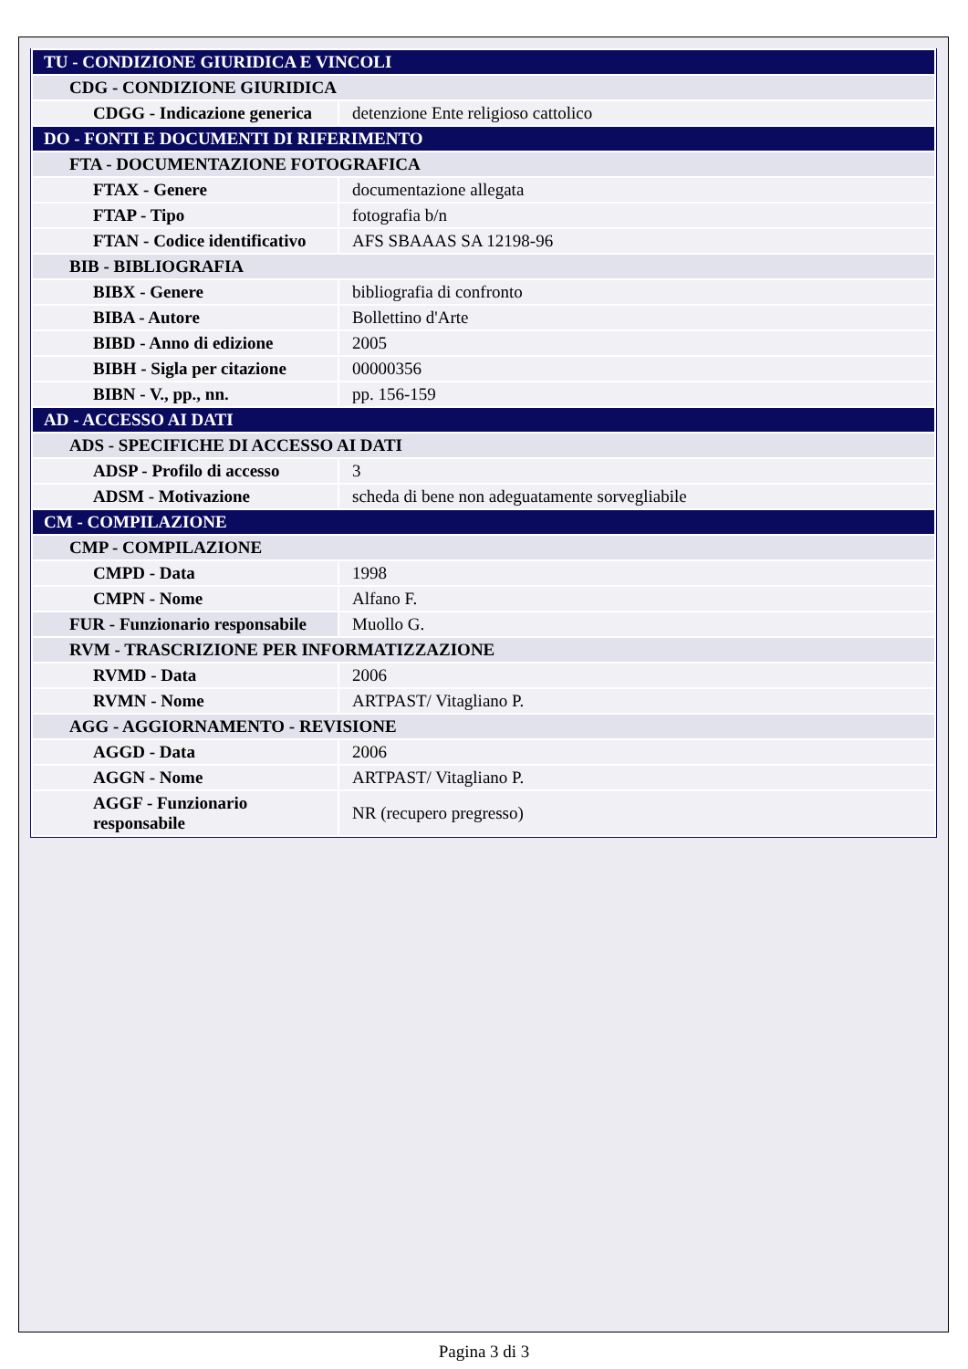| TU - CONDIZIONE GIURIDICA E VINCOLI | |
| CDG - CONDIZIONE GIURIDICA | |
| CDGG - Indicazione generica | detenzione Ente religioso cattolico |
| DO - FONTI E DOCUMENTI DI RIFERIMENTO | |
| FTA - DOCUMENTAZIONE FOTOGRAFICA | |
| FTAX - Genere | documentazione allegata |
| FTAP - Tipo | fotografia b/n |
| FTAN - Codice identificativo | AFS SBAAAS SA 12198-96 |
| BIB - BIBLIOGRAFIA | |
| BIBX - Genere | bibliografia di confronto |
| BIBA - Autore | Bollettino d'Arte |
| BIBD - Anno di edizione | 2005 |
| BIBH - Sigla per citazione | 00000356 |
| BIBN - V., pp., nn. | pp. 156-159 |
| AD - ACCESSO AI DATI | |
| ADS - SPECIFICHE DI ACCESSO AI DATI | |
| ADSP - Profilo di accesso | 3 |
| ADSM - Motivazione | scheda di bene non adeguatamente sorvegliabile |
| CM - COMPILAZIONE | |
| CMP - COMPILAZIONE | |
| CMPD - Data | 1998 |
| CMPN - Nome | Alfano F. |
| FUR - Funzionario responsabile | Muollo G. |
| RVM - TRASCRIZIONE PER INFORMATIZZAZIONE | |
| RVMD - Data | 2006 |
| RVMN - Nome | ARTPAST/ Vitagliano P. |
| AGG - AGGIORNAMENTO - REVISIONE | |
| AGGD - Data | 2006 |
| AGGN - Nome | ARTPAST/ Vitagliano P. |
| AGGF - Funzionario responsabile | NR (recupero pregresso) |
Pagina 3 di 3